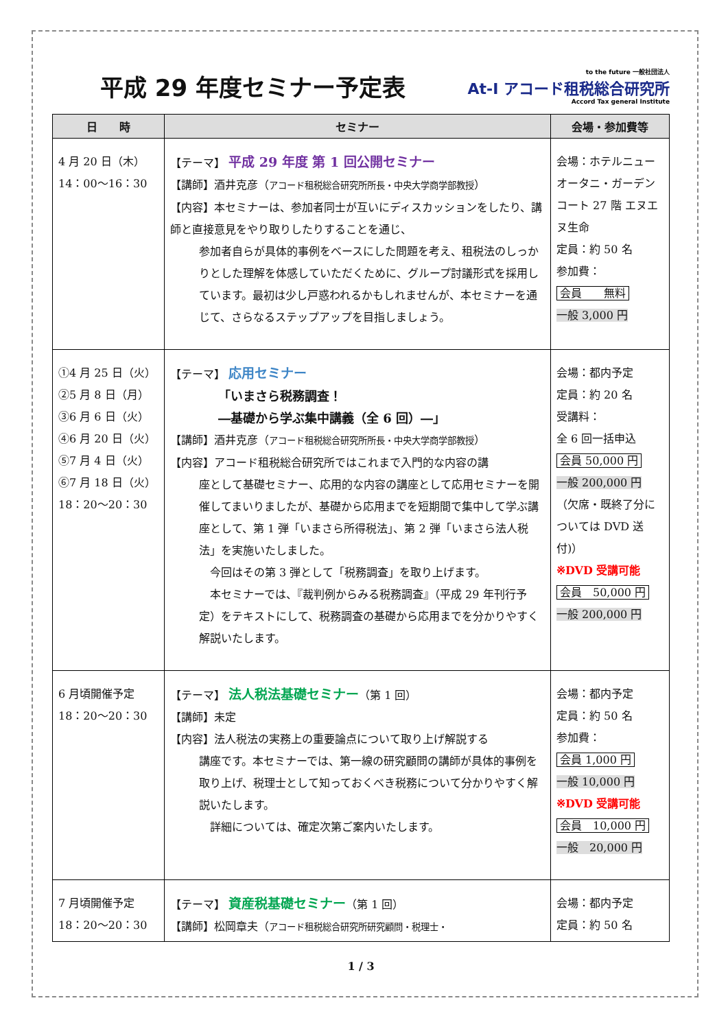平成 29 年度セミナー予定表
to the future 一般社団法人
At-I アコード租税総合研究所
Accord Tax general Institute
| 日 時 | セミナー | 会場・参加費等 |
| --- | --- | --- |
| 4 月 20 日（木） 14：00～16：30 | 【テーマ】 平成 29 年度 第 1 回公開セミナー 【講師】酒井克彦（ アコード租税総合研究所所長・中央大学商学部教授 ） 【内容】本セミナーは、参加者同士が互いにディスカッションをしたり、講師と直接意見をやり取りしたりすることを通じ、 参加者自らが具体的事例をベースにした問題を考え、租税法のしっかりとした理解を体感していただくために、グループ討議形式を採用しています。最初は少し戸惑われるかもしれませんが、本セミナーを通じて、さらなるステップアップを目指しましょう。 | 会場：ホテルニューオータニ・ガーデンコート 27 階 エヌエヌ生命 定員：約 50 名 参加費： 会員 無料 一般 3,000 円 |
| ①4 月 25 日（火） ②5 月 8 日（月） ③6 月 6 日（火） ④6 月 20 日（火） ⑤7 月 4 日（火） ⑥7 月 18 日（火） 18：20～20：30 | 【テーマ】 応用セミナー 「いまさら税務調査！ ―基礎から学ぶ集中講義（全 6 回）―」 【講師】酒井克彦（ アコード租税総合研究所所長・中央大学商学部教授 ） 【内容】アコード租税総合研究所ではこれまで入門的な内容の講 座として基礎セミナー、応用的な内容の講座として応用セミナーを開催してまいりましたが、基礎から応用までを短期間で集中して学ぶ講座として、第 1 弾「いまさら所得税法」、第 2 弾「いまさら法人税法」を実施いたしました。 今回はその第 3 弾として「税務調査」を取り上げます。 本セミナーでは、『裁判例からみる税務調査』（平成 29 年刊行予定）をテキストにして、税務調査の基礎から応用までを分かりやすく解説いたします。 | 会場：都内予定 定員：約 20 名 受講料： 全 6 回一括申込 会員 50,000 円 一般 200,000 円 （欠席・既終了分については DVD 送付)） ※DVD 受講可能 会員 50,000 円 一般 200,000 円 |
| 6 月頃開催予定 18：20～20：30 | 【テーマ】 法人税法基礎セミナー （第 1 回） 【講師】未定 【内容】法人税法の実務上の重要論点について取り上げ解説する 講座です。本セミナーでは、第一線の研究顧問の講師が具体的事例を取り上げ、税理士として知っておくべき税務について分かりやすく解説いたします。 詳細については、確定次第ご案内いたします。 | 会場：都内予定 定員：約 50 名 参加費： 会員 1,000 円 一般 10,000 円 ※DVD 受講可能 会員 10,000 円 一般 20,000 円 |
| 7 月頃開催予定 18：20～20：30 | 【テーマ】 資産税基礎セミナー （第 1 回） 【講師】松岡章夫（ アコード租税総合研究所研究顧問・税理士・ | 会場：都内予定 定員：約 50 名 |
1 / 3